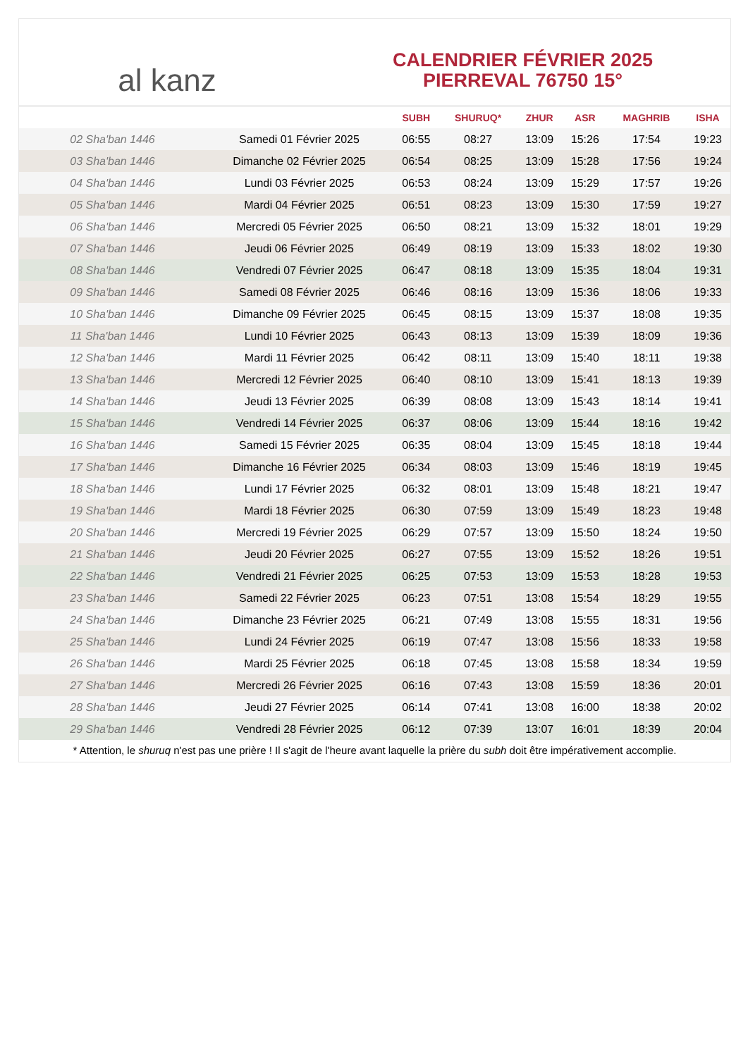al kanz
CALENDRIER FÉVRIER 2025
PIERREVAL 76750 15°
| | | SUBH | SHURUQ* | ZHUR | ASR | MAGHRIB | ISHA |
| --- | --- | --- | --- | --- | --- | --- | --- |
| 02 Sha'ban 1446 | Samedi 01 Février 2025 | 06:55 | 08:27 | 13:09 | 15:26 | 17:54 | 19:23 |
| 03 Sha'ban 1446 | Dimanche 02 Février 2025 | 06:54 | 08:25 | 13:09 | 15:28 | 17:56 | 19:24 |
| 04 Sha'ban 1446 | Lundi 03 Février 2025 | 06:53 | 08:24 | 13:09 | 15:29 | 17:57 | 19:26 |
| 05 Sha'ban 1446 | Mardi 04 Février 2025 | 06:51 | 08:23 | 13:09 | 15:30 | 17:59 | 19:27 |
| 06 Sha'ban 1446 | Mercredi 05 Février 2025 | 06:50 | 08:21 | 13:09 | 15:32 | 18:01 | 19:29 |
| 07 Sha'ban 1446 | Jeudi 06 Février 2025 | 06:49 | 08:19 | 13:09 | 15:33 | 18:02 | 19:30 |
| 08 Sha'ban 1446 | Vendredi 07 Février 2025 | 06:47 | 08:18 | 13:09 | 15:35 | 18:04 | 19:31 |
| 09 Sha'ban 1446 | Samedi 08 Février 2025 | 06:46 | 08:16 | 13:09 | 15:36 | 18:06 | 19:33 |
| 10 Sha'ban 1446 | Dimanche 09 Février 2025 | 06:45 | 08:15 | 13:09 | 15:37 | 18:08 | 19:35 |
| 11 Sha'ban 1446 | Lundi 10 Février 2025 | 06:43 | 08:13 | 13:09 | 15:39 | 18:09 | 19:36 |
| 12 Sha'ban 1446 | Mardi 11 Février 2025 | 06:42 | 08:11 | 13:09 | 15:40 | 18:11 | 19:38 |
| 13 Sha'ban 1446 | Mercredi 12 Février 2025 | 06:40 | 08:10 | 13:09 | 15:41 | 18:13 | 19:39 |
| 14 Sha'ban 1446 | Jeudi 13 Février 2025 | 06:39 | 08:08 | 13:09 | 15:43 | 18:14 | 19:41 |
| 15 Sha'ban 1446 | Vendredi 14 Février 2025 | 06:37 | 08:06 | 13:09 | 15:44 | 18:16 | 19:42 |
| 16 Sha'ban 1446 | Samedi 15 Février 2025 | 06:35 | 08:04 | 13:09 | 15:45 | 18:18 | 19:44 |
| 17 Sha'ban 1446 | Dimanche 16 Février 2025 | 06:34 | 08:03 | 13:09 | 15:46 | 18:19 | 19:45 |
| 18 Sha'ban 1446 | Lundi 17 Février 2025 | 06:32 | 08:01 | 13:09 | 15:48 | 18:21 | 19:47 |
| 19 Sha'ban 1446 | Mardi 18 Février 2025 | 06:30 | 07:59 | 13:09 | 15:49 | 18:23 | 19:48 |
| 20 Sha'ban 1446 | Mercredi 19 Février 2025 | 06:29 | 07:57 | 13:09 | 15:50 | 18:24 | 19:50 |
| 21 Sha'ban 1446 | Jeudi 20 Février 2025 | 06:27 | 07:55 | 13:09 | 15:52 | 18:26 | 19:51 |
| 22 Sha'ban 1446 | Vendredi 21 Février 2025 | 06:25 | 07:53 | 13:09 | 15:53 | 18:28 | 19:53 |
| 23 Sha'ban 1446 | Samedi 22 Février 2025 | 06:23 | 07:51 | 13:08 | 15:54 | 18:29 | 19:55 |
| 24 Sha'ban 1446 | Dimanche 23 Février 2025 | 06:21 | 07:49 | 13:08 | 15:55 | 18:31 | 19:56 |
| 25 Sha'ban 1446 | Lundi 24 Février 2025 | 06:19 | 07:47 | 13:08 | 15:56 | 18:33 | 19:58 |
| 26 Sha'ban 1446 | Mardi 25 Février 2025 | 06:18 | 07:45 | 13:08 | 15:58 | 18:34 | 19:59 |
| 27 Sha'ban 1446 | Mercredi 26 Février 2025 | 06:16 | 07:43 | 13:08 | 15:59 | 18:36 | 20:01 |
| 28 Sha'ban 1446 | Jeudi 27 Février 2025 | 06:14 | 07:41 | 13:08 | 16:00 | 18:38 | 20:02 |
| 29 Sha'ban 1446 | Vendredi 28 Février 2025 | 06:12 | 07:39 | 13:07 | 16:01 | 18:39 | 20:04 |
* Attention, le shuruq n'est pas une prière ! Il s'agit de l'heure avant laquelle la prière du subh doit être impérativement accomplie.